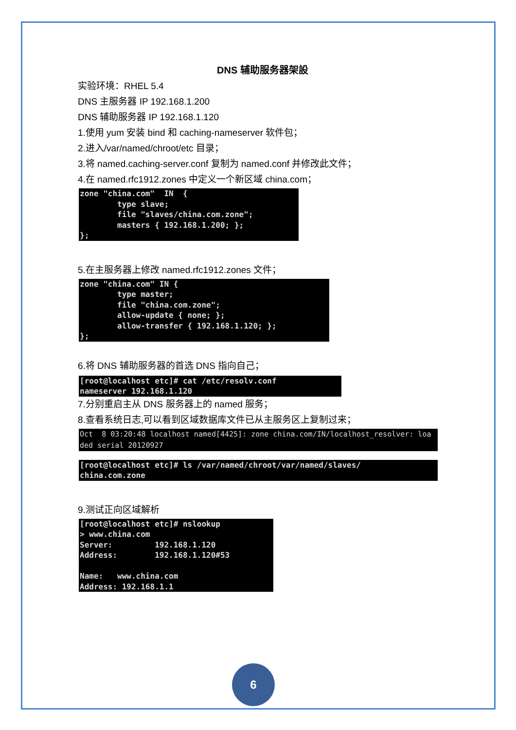DNS 辅助服务器架設
实验环境：RHEL 5.4
DNS 主服务器 IP 192.168.1.200
DNS 辅助服务器 IP 192.168.1.120
1.使用 yum 安装 bind 和 caching-nameserver 软件包；
2.进入/var/named/chroot/etc 目录；
3.将 named.caching-server.conf 复制为 named.conf 并修改此文件；
4.在 named.rfc1912.zones 中定义一个新区域 china.com；
zone "china.com"  IN  {
        type slave;
        file "slaves/china.com.zone";
        masters { 192.168.1.200; };
};
5.在主服务器上修改 named.rfc1912.zones 文件；
zone "china.com" IN {
        type master;
        file "china.com.zone";
        allow-update { none; };
        allow-transfer { 192.168.1.120; };
};
6.将 DNS 辅助服务器的首选 DNS 指向自己；
[root@localhost etc]# cat /etc/resolv.conf
nameserver 192.168.1.120
7.分别重启主从 DNS 服务器上的 named 服务；
8.查看系统日志,可以看到区域数据库文件已从主服务区上复制过来；
Oct  8 03:20:48 localhost named[4425]: zone china.com/IN/localhost_resolver: loa
ded serial 20120927
[root@localhost etc]# ls /var/named/chroot/var/named/slaves/
china.com.zone
9.测试正向区域解析
[root@localhost etc]# nslookup
> www.china.com
Server:         192.168.1.120
Address:        192.168.1.120#53

Name:   www.china.com
Address: 192.168.1.1
6